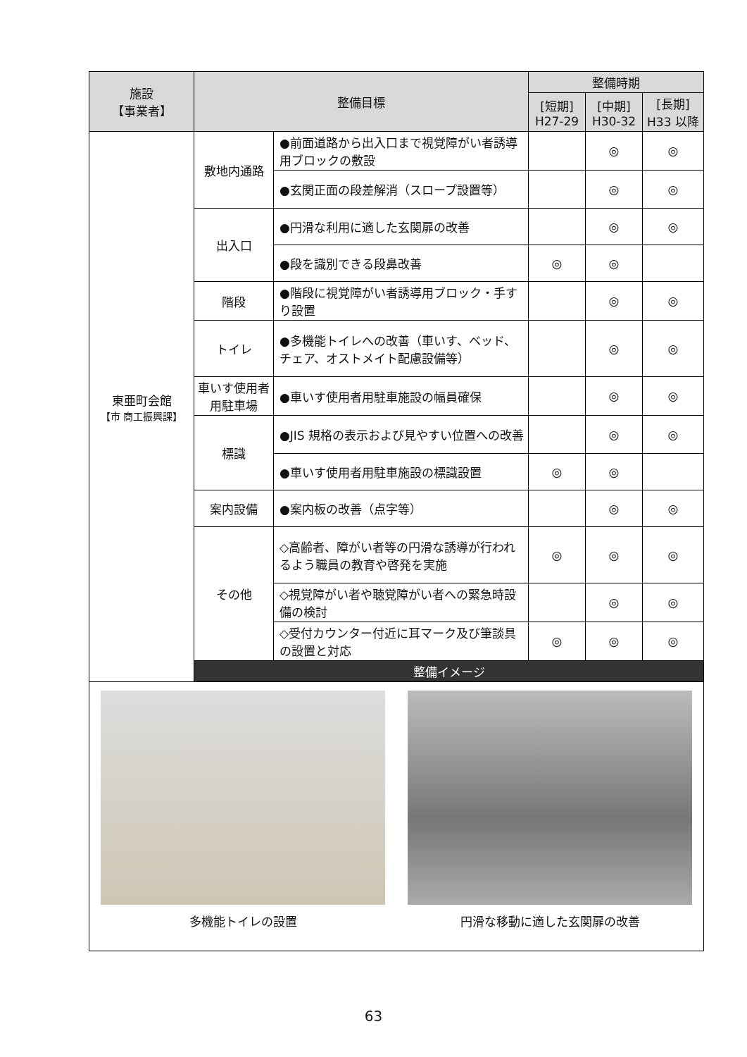| 施設 【事業者】 | 整備目標 | | 整備時期 | | |
| --- | --- | --- | --- | --- | --- |
| | | | [短期] H27-29 | [中期] H30-32 | [長期] H33 以降 |
| 東亜町会館 【市 商工振興課】 | 敷地内通路 | ●前面道路から出入口まで視覚障がい者誘導用ブロックの敷設 | | ◎ | ◎ |
| | | ●玄関正面の段差解消（スロープ設置等） | | ◎ | ◎ |
| | 出入口 | ●円滑な利用に適した玄関扉の改善 | | ◎ | ◎ |
| | | ●段を識別できる段鼻改善 | ◎ | ◎ | |
| | 階段 | ●階段に視覚障がい者誘導用ブロック・手すり設置 | | ◎ | ◎ |
| | トイレ | ●多機能トイレへの改善（車いす、ベッド、チェア、オストメイト配慮設備等） | | ◎ | ◎ |
| | 車いす使用者用駐車場 | ●車いす使用者用駐車施設の幅員確保 | | ◎ | ◎ |
| | 標識 | ●JIS 規格の表示および見やすい位置への改善 | | ◎ | ◎ |
| | | ●車いす使用者用駐車施設の標識設置 | ◎ | ◎ | |
| | 案内設備 | ●案内板の改善（点字等） | | ◎ | ◎ |
| | その他 | ◇高齢者、障がい者等の円滑な誘導が行われるよう職員の教育や啓発を実施 | ◎ | ◎ | ◎ |
| | | ◇視覚障がい者や聴覚障がい者への緊急時設備の検討 | | ◎ | ◎ |
| | | ◇受付カウンター付近に耳マーク及び筆談具の設置と対応 | ◎ | ◎ | ◎ |
| | 整備イメージ | | | | |
| 多機能トイレの設置 円滑な移動に適した玄関扉の改善 | | | | | |
63